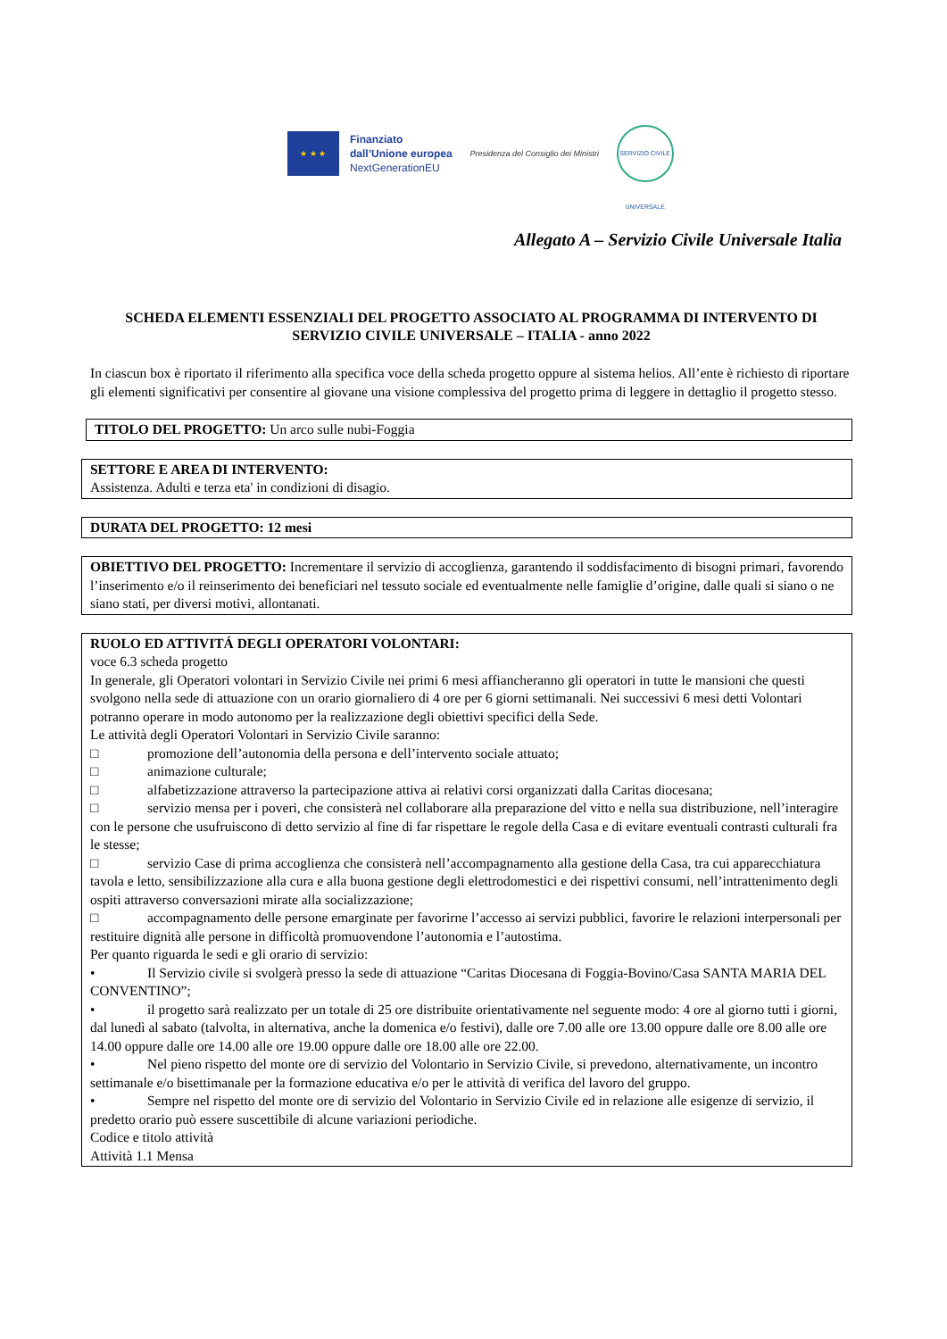★ ★ ★
Finanziato
dall’Unione europea
NextGenerationEU
Presidenza del Consiglio dei Ministri
SERVIZIO CIVILE UNIVERSALE
Allegato A – Servizio Civile Universale Italia
SCHEDA ELEMENTI ESSENZIALI DEL PROGETTO ASSOCIATO AL PROGRAMMA DI INTERVENTO DI SERVIZIO CIVILE UNIVERSALE – ITALIA - anno 2022
In ciascun box è riportato il riferimento alla specifica voce della scheda progetto oppure al sistema helios. All’ente è richiesto di riportare gli elementi significativi per consentire al giovane una visione complessiva del progetto prima di leggere in dettaglio il progetto stesso.
TITOLO DEL PROGETTO: Un arco sulle nubi-Foggia
SETTORE E AREA DI INTERVENTO:
Assistenza. Adulti e terza eta' in condizioni di disagio.
DURATA DEL PROGETTO: 12 mesi
OBIETTIVO DEL PROGETTO: Incrementare il servizio di accoglienza, garantendo il soddisfacimento di bisogni primari, favorendo l’inserimento e/o il reinserimento dei beneficiari nel tessuto sociale ed eventualmente nelle famiglie d’origine, dalle quali si siano o ne siano stati, per diversi motivi, allontanati.
RUOLO ED ATTIVITÁ DEGLI OPERATORI VOLONTARI:
voce 6.3 scheda progetto
In generale, gli Operatori volontari in Servizio Civile nei primi 6 mesi affiancheranno gli operatori in tutte le mansioni che questi svolgono nella sede di attuazione con un orario giornaliero di 4 ore per 6 giorni settimanali. Nei successivi 6 mesi detti Volontari potranno operare in modo autonomo per la realizzazione degli obiettivi specifici della Sede.
Le attività degli Operatori Volontari in Servizio Civile saranno:
□ promozione dell’autonomia della persona e dell’intervento sociale attuato;
□ animazione culturale;
□ alfabetizzazione attraverso la partecipazione attiva ai relativi corsi organizzati dalla Caritas diocesana;
□ servizio mensa per i poveri, che consisterà nel collaborare alla preparazione del vitto e nella sua distribuzione, nell’interagire con le persone che usufruiscono di detto servizio al fine di far rispettare le regole della Casa e di evitare eventuali contrasti culturali fra le stesse;
□ servizio Case di prima accoglienza che consisterà nell’accompagnamento alla gestione della Casa, tra cui apparecchiatura tavola e letto, sensibilizzazione alla cura e alla buona gestione degli elettrodomestici e dei rispettivi consumi, nell’intrattenimento degli ospiti attraverso conversazioni mirate alla socializzazione;
□ accompagnamento delle persone emarginate per favorirne l’accesso ai servizi pubblici, favorire le relazioni interpersonali per restituire dignità alle persone in difficoltà promuovendone l’autonomia e l’autostima.
Per quanto riguarda le sedi e gli orario di servizio:
• Il Servizio civile si svolgerà presso la sede di attuazione “Caritas Diocesana di Foggia-Bovino/Casa SANTA MARIA DEL CONVENTINO”;
• il progetto sarà realizzato per un totale di 25 ore distribuite orientativamente nel seguente modo: 4 ore al giorno tutti i giorni, dal lunedì al sabato (talvolta, in alternativa, anche la domenica e/o festivi), dalle ore 7.00 alle ore 13.00 oppure dalle ore 8.00 alle ore 14.00 oppure dalle ore 14.00 alle ore 19.00 oppure dalle ore 18.00 alle ore 22.00.
• Nel pieno rispetto del monte ore di servizio del Volontario in Servizio Civile, si prevedono, alternativamente, un incontro settimanale e/o bisettimanale per la formazione educativa e/o per le attività di verifica del lavoro del gruppo.
• Sempre nel rispetto del monte ore di servizio del Volontario in Servizio Civile ed in relazione alle esigenze di servizio, il predetto orario può essere suscettibile di alcune variazioni periodiche.
Codice e titolo attività
Attività 1.1 Mensa